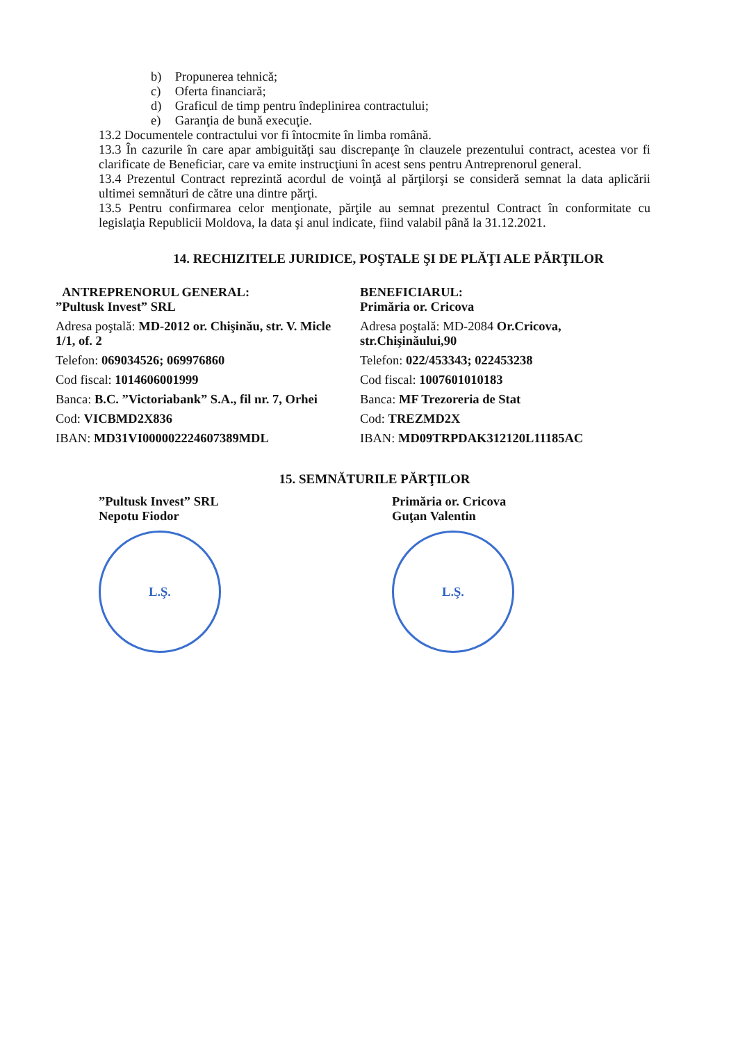b) Propunerea tehnică;
c) Oferta financiară;
d) Graficul de timp pentru îndeplinirea contractului;
e) Garanţia de bună execuţie.
13.2 Documentele contractului vor fi întocmite în limba română.
13.3 În cazurile în care apar ambiguităţi sau discrepanţe în clauzele prezentului contract, acestea vor fi clarificate de Beneficiar, care va emite instrucţiuni în acest sens pentru Antreprenorul general.
13.4 Prezentul Contract reprezintă acordul de voinţă al părţilorşi se consideră semnat la data aplicării ultimei semnături de către una dintre părţi.
13.5 Pentru confirmarea celor menţionate, părţile au semnat prezentul Contract în conformitate cu legislaţia Republicii Moldova, la data şi anul indicate, fiind valabil până la 31.12.2021.
14. RECHIZITELE JURIDICE, POŞTALE ŞI DE PLĂŢI ALE PĂRŢILOR
ANTREPRENORUL GENERAL:
”Pultusk Invest” SRL
Adresa poştală: MD-2012 or. Chişinău, str. V. Micle 1/1, of. 2
Telefon: 069034526; 069976860
Cod fiscal: 1014606001999
Banca: B.C. ”Victoriabank” S.A., fil nr. 7, Orhei
Cod: VICBMD2X836
IBAN: MD31VI000002224607389MDL
BENEFICIARUL:
Primăria or. Cricova
Adresa poştală: MD-2084 Or.Cricova, str.Chişinăului,90
Telefon: 022/453343; 022453238
Cod fiscal: 1007601010183
Banca: MF Trezoreria de Stat
Cod: TREZMD2X
IBAN: MD09TRPDAK312120L11185AC
15. SEMNĂTURILE PĂRŢILOR
”Pultusk Invest” SRL
Nepotu Fiodor
L.Ş.
Primăria or. Cricova
Guţan Valentin
L.Ş.